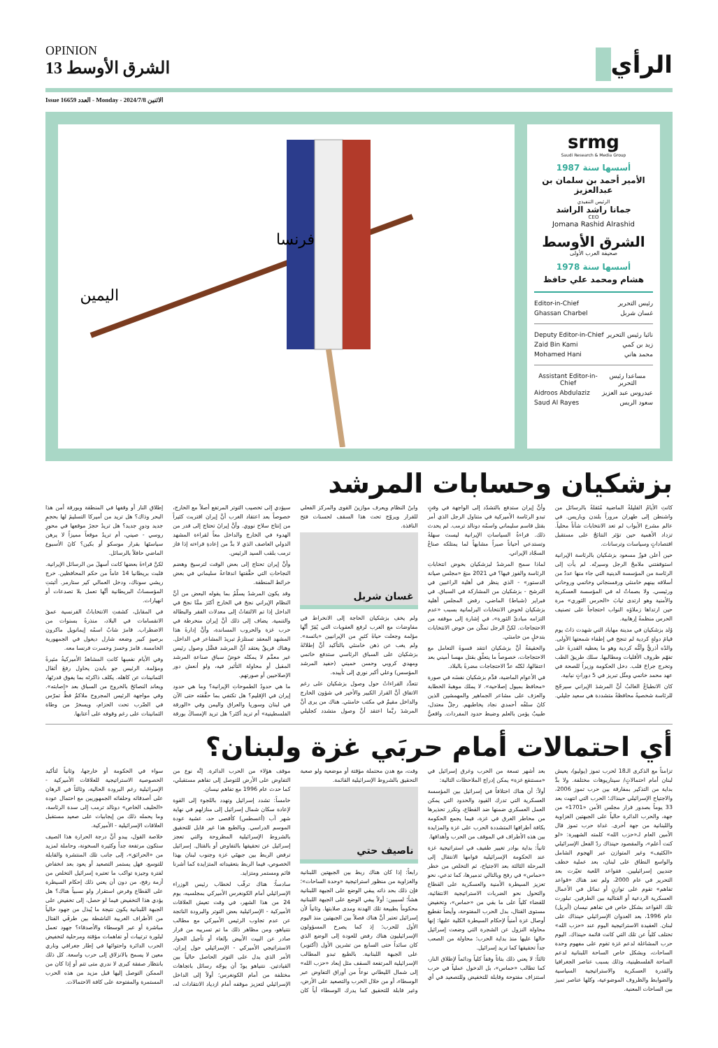OPINION
13 الشرق الأوسط
الرأي
Issue 16659 العدد - Monday - 2024/7/8 الاثنين
srmg
Saudi Research & Media Group
أسسها سنة 1987
الأمير أحمد بن سلمان بن عبدالعزيز
الرئيس التنفيذي
جمانا راشد الراشد
CEO
Jomana Rashid Alrashid
الشرق الأوسط
صحيفة العرب الأولى
أسسها سنة 1978
هشام ومحمد علي حافظ
رئيس التحرير Editor-in-Chief
غسان شربل Ghassan Charbel
نائبا رئيس التحرير Deputy Editor-in-Chief
زيد بن كمي Zaid Bin Kami
محمد هاني Mohamed Hani
مساعدا رئيس التحرير Assistant Editor-in-Chief
عيدروس عبد العزيز Aidroos Abdulaziz
سعود الريس Saud Al Rayes
فرنسا
اليمين
بزشكيان وحسابات المرشد
كانتِ الأيامُ القليلةُ الماضية مُثقلةً بالرسائل من واشنطن إلى طهران مروراً بلندن وباريس. في عالم مشرع الأبواب لم تعد الانتخابات شأناً محلياً. تزداد الأهمية حين تؤثر النتائجُ على مستقبل اقتصاداتٍ وسياسات وترسانات.
حين أعلن فوزُ مسعود بزشكيان بالرئاسة الإيرانية استوقفتني ملامحُ الرجل وسيرتُه. لم يأتِ إلى الرئاسة من المؤسسة الدينية التي جاء منها عددٌ من أسلافه بينهم خامنئي ورفسنجاني وخاتمي وروحاني ورئيسي. ولا بصماتٌ له في المؤسسة العسكرية والأمنية وهو ارتدى ثيابَ «الحرس الثوري» مرة حين ارتداها زملاؤه النواب احتجاجاً على تصنيف الحرس منظمةً إرهابية.
وُلد بزشكيان في مدينة مهاباد التي شهدت ذاتَ يوم قيامَ دولةٍ كردية لم تنجح في إطفاء شمعتها الأولى. والدُه أذريٌّ وأمُّه كردية وهو ما يعطيه القدرةَ على تفهّم ظروف الأقليات ومطالبها. سلك طريقَ الطب وتخرج جراحَ قلب. دخل الحكومة وزيراً للصحة في عهد محمد خاتمي ومثّل تبريز في 5 دوراتٍ نيابية.
كان الانطباعُ الغالبُ أنَّ المرشدَ الإيراني سيرجّح للرئاسة شخصيةً محافظةً متشددة هي سعيد جليلي.
وأنَّ إيران ستدفع بالتشدّد إلى الواجهة في وقتٍ تبدو الرئاسة الأميركية في متناول الرجل الذي أمر بقتل قاسم سليماني واسمُه دونالد ترمب. لم يحدث ذلك. قراءةُ السياساتِ الإيرانية ليست سهلةً وتستدعي أحياناً صبراً مشابهاً لما يمتلكه صناعُ السجّاد الإيراني.
لماذا سمح المرشدُ لبزشكيان بخوض انتخاباتِ الرئاسة والفوز فيها؟ في 2021 منعَ «مجلس صيانة الدستور» - الذي ينظر في أهلية الراغبين في الترشح - بزشكيان من المشاركة في السباق. في فبراير (شباط) الماضي، رفض المجلس أهلية بزشكيان لخوض الانتخابات البرلمانية بسبب «عدم التزامه مبادئَ الثورة»، في إشارة إلى موقفه من الاحتجاجات. لكنَّ الرجل تمكّن من خوض الانتخابات بتدخلٍ من خامنئي.
والحقيقةُ أنَّ بزشكيان انتقد قسوةَ التعامل مع الاحتجاجات، خصوصاً ما يتعلّق بقتل مهسا أميني بعد اعتقالها، لكنّه عدَّ الاحتجاجات مضرةً بالبلاد.
في الأعوام الماضية، قدَّم بزشكيان نفسَه في صورة «محافظ بميول إصلاحية». لا يملك موهبةَ الخطابة والعزف على مشاعر الجماهير والمهمشين الذين كانَ سلفُه أحمدي نجاد يخاطبهم. رجلٌ معتدل، طبيبٌ يؤمن بالعلم وضبط حدود المفردات. واقعيٌّ وابنُ النظام ويعرف موازينَ القوى والمركز الفعلي للقرار ويروّج تحت هذا السقف لحسنات فتح النافذة.
غسان شربل
ولم يخفِ بزشكيان الحاجة إلى الانخراط في مفاوضات مع الغرب لرفع العقوبات التي يُقِرّ أنَّها مؤلمة وجعلت حياةَ كثيرٍ من الإيرانيين «بائسة». ولم يغب عن ذهن خامنئي بالتأكيد أنَّ إطلالةَ بزشكيان على السباق الرئاسي ستدفع خاتمي ومهدي كروبي وحسن خميني (حفيد المرشد المؤسس) وعلي أكبر نوري إلى تأييده.
تتعدَّد القراءاتُ حول وصول بزشكيان على رغم الاتفاق أنَّ القرار الكبير والأخير في شؤون الخارج والداخل مقيمٌ في مكتب خامنئي. هناك من يرى أنَّ المرشدَ ربَّما اعتقد أنَّ وصول متشدد كجليلي سيؤدي إلى تخصيب التوتر المرتفع أصلاً مع الخارج، خصوصاً بعد اعتقاد الغرب أنَّ إيران اقتربت كثيراً من إنتاج سلاح نووي. وأنَّ إيرانَ تحتاج إلى قدر من الهدوء في الخارج والداخل معاً لقراءة المشهد الدولي العاصف الذي لا بدَّ من إعادةِ قراءته إذا فاز ترمب بلقب السيد الرئيس.
وأنَّ إيران تحتاج إلى بعض الوقت لترسيخ وهضم النجاحاتِ التي حقَّقتها اندفاعةُ سليماني في بعض خرائط المنطقة.
وقد يكون المرشدُ يسلّمُ بما يقوله البعض من أنَّ النظام الإيراني نجحَ في الخارج أكثرَ ممَّا نجحَ في الداخل إذا تم الالتفاتُ إلى معدلات الفقر والبطالة والتنمية. يضاف إلى ذلك أنَّ إيران منخرطة في حرب غزة والحروب المساندة، وأنَّ إدارةَ هذا المشهد المعقد تستلزمُ تبريدَ المشاعر في الداخل. وهناك فريقٌ يعتقد أنَّ المرشد فضَّل وصول رئيس غير معمَّم لا يمكنُه خوضُ سباقِ صناعةِ المرشد المقبل أو محاولة التأثير فيه، ولو أنعش دور الإصلاحيين أو صورتهم.
ما هي حدودُ الطموحاتِ الإيرانية؟ وما هي حدود إيران في الإقليم؟ هل تكتفي بما حقَّقته حتى الآن في لبنان وسوريا والعراق واليمن وفي «الورقة الفلسطينية» أم تريد أكثر؟ هل تريد الإمساكَ بورقة إطلاقِ النار أو وقفها في المنطقة وبورقة أمن هذا البحر وذاك؟ هل تريد من أميركا التسليمَ لها بحجمٍ جديد ودورٍ جديد؟ هل تريدُ حجزَ موقعِها في محورٍ روسي - صيني، أم تريدُ موقعاً مميزاً لا يرهن سياستَها بقرار موسكو أو بكين؟ كانَ الأسبوع الماضي حافلاً بالرسائل.
لكنَّ قراءةَ بعضها كانت أسهلَ من الرسائل الإيرانية. قلبت بريطانيا 14 عاماً من حكم المحافظين. خرج ريشي سوناك، ودخل العمالي كير ستارمر. أثبتتِ المؤسساتُ البريطانية أنَّها تعمل بلا تصدعات أو انهيارات.
في المقابل، كشفتِ الانتخاباتُ الفرنسية عمقَ الانقسامات في البلاد، منذرةً بسنوات من الاضطراب. قامرَ شابٌ اسمُه إيمانويل ماكرون برصيدٍ كبير وضعه شارل ديغول في الجمهورية الخامسة. قامرَ وخسرَ وخسرت فرنسا معه.
وفي الأيام نفسِها كانتِ المشاهدُ الأميركيةُ مثيرةً ومؤلمة. الرئيس جو بايدن يحاول رفعَ أثقال الثمانينات عن كاهله. يكلف ذاكرتَه بما يفوق قدرتَها، ويعاند النصائحَ بالخروج من السباق بعد «إصابته». وفي مواجهة الرئيس المجروح ملاكمٌ فظٌ تمرّس في الضّرب تحت الحزام، ويسخرُ من وطاة الثمانينات على رغم وقوفه على أعتابها.
أي احتمالات أمام حربَي غزة ولبنان؟
تزامناً مع الذكرى الـ18 لحرب تموز (يوليو)، يعيش لبنان أمام احتمالاتٍ/ سيناريوهات مختلفة. ولا بدَّ بداية من التذكير بمفارقة بين حرب تموز 2006، والاجتياح الإسرائيلي حينذاك؛ الحرب التي انتهت بعد 33 يوماً بصدور قرار مجلس الأمن «1701» من جهة، والحرب الدائرة حالياً على الجبهتين الغزاوية واللبنانية من جهة أخرى. غداة حرب تموز قال الأمين العام لـ«حزب الله» كلمته الشهيرة: «لو كنت أعلم»، والمقصود حينذاك ردّ الفعل الإسرائيلي «الكثيف» وغير المتوازن عبر الهجوم الشامل والواسع النطاق على لبنان، بعد عملية خطف جنديين إسرائيليين. فقواعد اللعبة تغيّرت بعد التحرير في عام 2000، ولم تعد هناك «قواعد تفاهم» تقوم على توازنٍ أو تماثل في الأعمال العسكرية الردعية أو القتالية بين الطرفين. تبلورت تلك القواعد بشكل خاص في تفاهم نيسان (أبريل) عام 1996، بعد العدوان الإسرائيلي حينذاك على لبنان. العقيدة الاستراتيجية اليوم عند «حزب الله» تختلف كلياً عن تلك التي كانت قائمة حينذاك. اليوم حرب المشاغلة لدعم غزة تقوم على مفهوم وحدة الساحات، وبشكل خاص الساحة اللبنانية لدعم الساحة الفلسطينية، وذلك بسبب عناصر الجغرافيا والقدرة العسكرية والاستراتيجية السياسية والضوابط والظروف الموضوعية، وكلها عناصر تميز بين الساحات المعنية.
بعد أشهر تسعة من الحرب وغرق إسرائيل في «مستنقع غزة» يمكن إدراج الملاحظات التالية:
أولاً: أن هناك اختلافاً في إسرائيل بين المؤسسة العسكرية التي تدرك القيود والحدود التي يمكن العمل العسكري ضمنها ضد القطاع، وتكرر تحذيرها من مخاطر الغرق في غزة، فيما يجمع الحكومة بكافة أطرافها المتشددة الحرب على غزة والمزايدة بين هذه الأطراف في الموقف من الحرب وأهدافها.
ثانياً: بداية بوادر تغيير طفيف في استراتيجية غزة عند الحكومة الإسرائيلية قوامها الانتقال إلى المرحلة الثالثة بعد الاجتياح، ثم التخلص من خطر «حماس» في رفح وبالتالي تدميرها، كما تدعي، نحو تعزيز السيطرة الأمنية والعسكرية على القطاع والتحول نحو الضربات الاستراتيجية الانتقائية، للقضاء كلياً على ما بقي من «حماس»، وتخفيض مستوى القتال، بدل الحرب المفتوحة، وأيضاً تقطيع أوصال غزة أمنياً لإحكام السيطرة الكلية عليها: إنها محاولة النزول عن الشجرة التي وضعت إسرائيل حالها عليها منذ بداية الحرب؛ محاولة من الصعب جداً تحقيقها كما تريد إسرائيل.
ثالثاً: لا يعني ذلك بتاتاً وقفاً كلياً ودائماً لإطلاق النار، كما تطالب «حماس»، بل الدخول عملياً في حرب استنزاف مفتوحة وقابلة للتخفيض وللتصعيد في أي وقت، مع هدن محتملة مؤقتة أو موضعية ولو صعبة التحقيق بالشروط الإسرائيلية القائمة.
ناصيف حتي
رابعاً: إذا كان هناك ربط بين الجبهتين اللبنانية والغزاوية من منظور استراتيجية «وحدة الساحات»؛ فإن ذلك بحد ذاته يبقي الوضع على الجبهة اللبنانية هشاً؛ لسببين: أولاً يبقي الوضع على الجبهة اللبنانية محكوماً بطبيعة تلك الهدنة ومدى صلابتها. وثانياً لأن إسرائيل تعتبر أنَّ هناك فصلاً بين الجبهتين منذ اليوم الأول للحرب؛ إذ كما يصرح المسؤولون الإسرائيليون هناك رفض للعودة إلى الوضع الذي كان سائداً حتى السابع من تشرين الأول (أكتوبر) على الجبهة اللبنانية. بالطبع تبدو المطالب الإسرائيلية المرتفعة السقف مثل إبعاد «حزب الله» إلى شمال الليطاني نوعاً من أوراق التفاوض عبر الوسطاء، أو من خلال الحرب والتصعيد على الأرض، وغير قابلة للتحقيق كما يدرك الوسطاء أياً كان موقف هؤلاء من الحرب الدائرة. إنَّه نوع من التفاوض على الأرض للتوصل إلى تفاهم مستقبلي، كما حدث عام 1996 مع تفاهم نيسان.
خامساً: تشدد إسرائيل وتهدد باللجوء إلى القوة لإعادة سكان شمال إسرائيل إلى منازلهم في نهاية شهر آب (أغسطس) كأقصى حد، عشية عودة الموسم الدراسي. وبالطبع هذا غير قابل للتحقيق بالشروط الإسرائيلية المطروحة والتي تعجز إسرائيل عن تحقيقها بالتفاوض أو بالقتال. إسرائيل ترفض الربط بين جبهتَي غزة وجنوب لبنان بهذا الخصوص، فيما الربط بتعقيداته المتزايدة كما أشرنا قائم ومستمر ومتزايد.
سادساً: هناك ترقّب لخطاب رئيس الوزراء الإسرائيلي أمام الكونغرس الأميركي بمجلسيه، يوم 24 من هذا الشهر، في وقت تعيش العلاقات الأميركية - الإسرائيلية بعض التوتر والبرودة الناتجة عن عدم تجاوب الرئيس الأميركي مع مطالب نتنياهو، ومن مظاهر ذلك ما تم تسريبه من قرار صادر عن البيت الأبيض بإلغاء أو تأجيل الحوار الاستراتيجي الأميركي - الإسرائيلي حول إيران. الأمر الذي يدل على التوتر الحاصل حالياً بين القيادتين. نتنياهو يودّ أن يوجّه رسائل باتجاهات مختلفة من أمام الكونغرس؛ أولاً إلى الداخل الإسرائيلي لتعزيز موقفه أمام ازدياد الانتقادات له، سواء في الحكومة أو خارجها، وثانياً لتأكيد الخصوصية الاستراتيجية للعلاقات الأميركية - الإسرائيلية رغم البرودة الحالية، وثالثاً في الرهان على أصدقائه وحلفائه الجمهوريين مع احتمال عودة «الحليف الخاص» دونالد ترمب إلى سدة الرئاسة، وما يحمله ذلك من إيجابيات على صعيد مستقبل العلاقات الإسرائيلية - الأميركية.
خلاصة القول، يبدو أنَّ درجة الحرارة هذا الصيف ستكون مرتفعة جداً وكثيرة السخونة، وحاملة لمزيد من «الحرائق»، إلى جانب تلك المنتشرة والقابلة للتوسع. فهل يستمر التصعيد أو يعود بعد انخفاض لفترة وجيزة تواكب ما تعتبره إسرائيل التخلص من أزمة رفح، من دون أن يعني ذلك إحكام السيطرة على القطاع وفرض استقرار ولو نسبياً هناك؟ هل يؤدي هذا التخفيض فيما لو حصل، إلى تخفيض على الجبهة اللبنانية يكون نتيجة ما يُبذل من جهود حالياً من الأطراف الغربية الناشطة بين طرفَي القتال مباشرة أو عبر الوسطاء والأصدقاء؟ جهود تعمل لبلورة ترتيبات أو تفاهمات مؤقتة ومرحلية لتخفيض الحرب الدائرة واحتوائها في إطار جغرافي وناري معين لا يسمح بالانزلاق إلى حرب واسعة. كل ذلك بانتظار صفقة كبرى لا ندري متى تتم أو إذا كان من الممكن التوصل إليها قبل مزيد من هذه الحرب المستمرة والمفتوحة على كافة الاحتمالات.